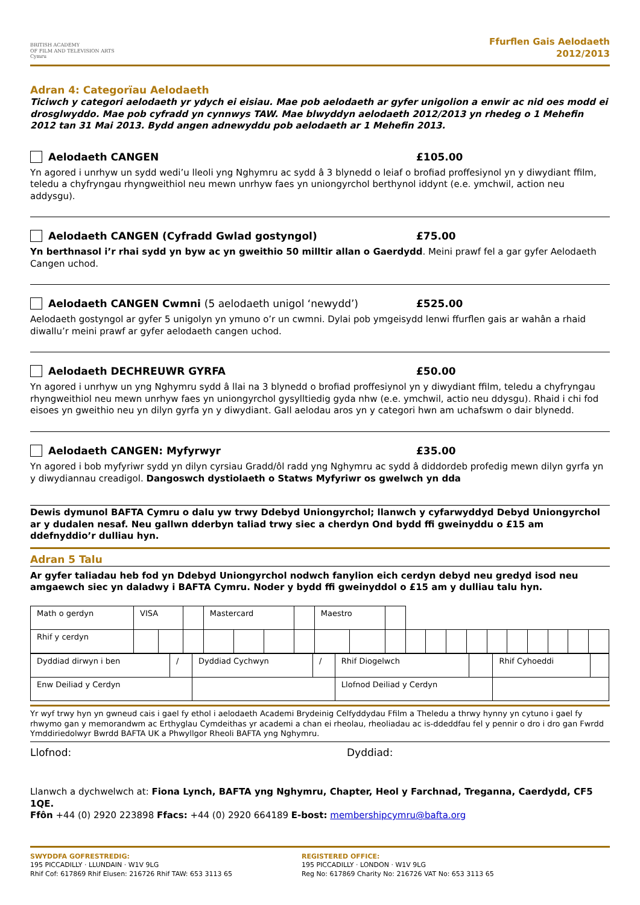BRITISH ACADEMY
OF FILM AND TELEVISION ARTS
Cymru
Ffurflen Gais Aelodaeth
2012/2013
Adran 4: Categorïau Aelodaeth
Ticiwch y categori aelodaeth yr ydych ei eisiau. Mae pob aelodaeth ar gyfer unigolion a enwir ac nid oes modd ei drosglwyddo. Mae pob cyfradd yn cynnwys TAW. Mae blwyddyn aelodaeth 2012/2013 yn rhedeg o 1 Mehefin 2012 tan 31 Mai 2013. Bydd angen adnewyddu pob aelodaeth ar 1 Mehefin 2013.
Aelodaeth CANGEN £105.00
Yn agored i unrhyw un sydd wedi’u lleoli yng Nghymru ac sydd â 3 blynedd o leiaf o brofiad proffesiynol yn y diwydiant ffilm, teledu a chyfryngau rhyngweithiol neu mewn unrhyw faes yn uniongyrchol berthynol iddynt (e.e. ymchwil, action neu addysgu).
Aelodaeth CANGEN (Cyfradd Gwlad gostyngol) £75.00
Yn berthnasol i’r rhai sydd yn byw ac yn gweithio 50 milltir allan o Gaerdydd. Meini prawf fel a gar gyfer Aelodaeth Cangen uchod.
Aelodaeth CANGEN Cwmni (5 aelodaeth unigol ‘newydd’) £525.00
Aelodaeth gostyngol ar gyfer 5 unigolyn yn ymuno o’r un cwmni. Dylai pob ymgeisydd lenwi ffurflen gais ar wahân a rhaid diwallu’r meini prawf ar gyfer aelodaeth cangen uchod.
Aelodaeth DECHREUWR GYRFA £50.00
Yn agored i unrhyw un yng Nghymru sydd â llai na 3 blynedd o brofiad proffesiynol yn y diwydiant ffilm, teledu a chyfryngau rhyngweithiol neu mewn unrhyw faes yn uniongyrchol gysylltiedig gyda nhw (e.e. ymchwil, actio neu ddysgu). Rhaid i chi fod eisoes yn gweithio neu yn dilyn gyrfa yn y diwydiant. Gall aelodau aros yn y categori hwn am uchafswm o dair blynedd.
Aelodaeth CANGEN: Myfyrwyr £35.00
Yn agored i bob myfyriwr sydd yn dilyn cyrsiau Gradd/ôl radd yng Nghymru ac sydd â diddordeb profedig mewn dilyn gyrfa yn y diwydiannau creadigol. Dangoswch dystiolaeth o Statws Myfyriwr os gwelwch yn dda
Dewis dymunol BAFTA Cymru o dalu yw trwy Ddebyd Uniongyrchol; llanwch y cyfarwyddyd Debyd Uniongyrchol ar y dudalen nesaf. Neu gallwn dderbyn taliad trwy siec a cherdyn Ond bydd ffi gweinyddu o £15 am ddefnyddio’r dulliau hyn.
Adran 5 Talu
Ar gyfer taliadau heb fod yn Ddebyd Uniongyrchol nodwch fanylion eich cerdyn debyd neu gredyd isod neu amgaewch siec yn daladwy i BAFTA Cymru. Noder y bydd ffi gweinyddol o £15 am y dulliau talu hyn.
| Math o gerdyn | VISA | | | Mastercard | | | | Maestro | | | | | | | | | | | | |
| Rhif y cerdyn | | | | | | | | | | | | | | | | | | | | |
| Dyddiad dirwyn i ben | / | Dyddiad Cychwyn | / | Rhif Diogelwch | | Rhif Cyhoeddi | |
| Enw Deiliad y Cerdyn | | | | Llofnod Deiliad y Cerdyn | | | |
Yr wyf trwy hyn yn gwneud cais i gael fy ethol i aelodaeth Academi Brydeinig Celfyddydau Ffilm a Theledu a thrwy hynny yn cytuno i gael fy rhwymo gan y memorandwm ac Erthyglau Cymdeithas yr academi a chan ei rheolau, rheoliadau ac is-ddeddfau fel y pennir o dro i dro gan Fwrdd Ymddiriedolwyr Bwrdd BAFTA UK a Phwyllgor Rheoli BAFTA yng Nghymru.
Llofnod: Dyddiad:
Llanwch a dychwelwch at: Fiona Lynch, BAFTA yng Nghymru, Chapter, Heol y Farchnad, Treganna, Caerdydd, CF5 1QE.
Ffôn +44 (0) 2920 223898 Ffacs: +44 (0) 2920 664189 E-bost: membershipcymru@bafta.org
SWYDDFA GOFRESTREDIG:
195 PICCADILLY · LLUNDAIN · W1V 9LG
Rhif Cof: 617869 Rhif Elusen: 216726 Rhif TAW: 653 3113 65
REGISTERED OFFICE:
195 PICCADILLY · LONDON · W1V 9LG
Reg No: 617869 Charity No: 216726 VAT No: 653 3113 65